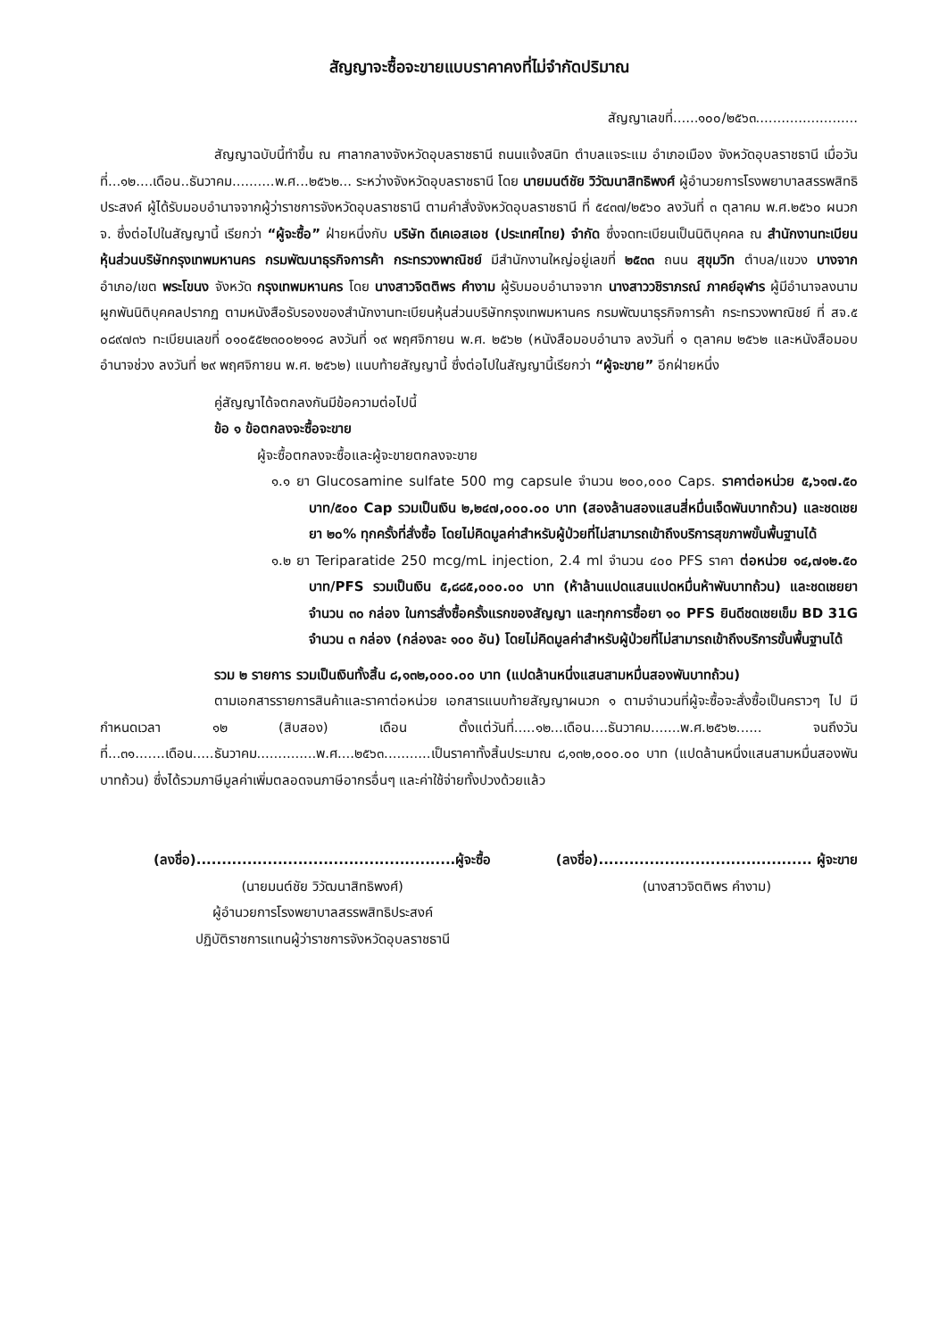สัญญาจะซื้อจะขายแบบราคาคงที่ไม่จำกัดปริมาณ
สัญญาเลขที่......๑๐๐/๒๕๖๓........................
สัญญาฉบับนี้ทำขึ้น ณ ศาลากลางจังหวัดอุบลราชธานี ถนนแจ้งสนิท ตำบลแจระแม อำเภอเมือง จังหวัดอุบลราชธานี เมื่อวันที่...๑๒....เดือน..ธันวาคม..........พ.ศ...๒๕๖๒... ระหว่างจังหวัดอุบลราชธานี โดย นายมนต์ชัย วิวัฒนาสิทธิพงศ์ ผู้อำนวยการโรงพยาบาลสรรพสิทธิประสงค์ ผู้ได้รับมอบอำนาจจากผู้ว่าราชการจังหวัดอุบลราชธานี ตามคำสั่งจังหวัดอุบลราชธานี ที่ ๕๔๓๗/๒๕๖๐ ลงวันที่ ๓ ตุลาคม พ.ศ.๒๕๖๐ ผนวก จ. ซึ่งต่อไปในสัญญานี้ เรียกว่า “ผู้จะซื้อ” ฝ่ายหนึ่งกับ บริษัท ดีเคเอสเอช (ประเทศไทย) จำกัด ซึ่งจดทะเบียนเป็นนิติบุคคล ณ สำนักงานทะเบียนหุ้นส่วนบริษัทกรุงเทพมหานคร กรมพัฒนาธุรกิจการค้า กระทรวงพาณิชย์ มีสำนักงานใหญ่อยู่เลขที่ ๒๕๓๓ ถนน สุขุมวิท ตำบล/แขวง บางจาก อำเภอ/เขต พระโขนง จังหวัด กรุงเทพมหานคร โดย นางสาวจิตติพร คำงาม ผู้รับมอบอำนาจจาก นางสาววชิราภรณ์ ภาคย์อุฬาร ผู้มีอำนาจลงนามผูกพันนิติบุคคลปรากฏ ตามหนังสือรับรองของสำนักงานทะเบียนหุ้นส่วนบริษัทกรุงเทพมหานคร กรมพัฒนาธุรกิจการค้า กระทรวงพาณิชย์ ที่ สจ.๕ ๐๘๙๗๓๖ ทะเบียนเลขที่ ๐๑๐๕๕๒๓๐๐๒๑๑๘ ลงวันที่ ๑๙ พฤศจิกายน พ.ศ. ๒๕๖๒ (หนังสือมอบอำนาจ ลงวันที่ ๑ ตุลาคม ๒๕๖๒ และหนังสือมอบอำนาจช่วง ลงวันที่ ๒๙ พฤศจิกายน พ.ศ. ๒๕๖๒) แนบท้ายสัญญานี้ ซึ่งต่อไปในสัญญานี้เรียกว่า “ผู้จะขาย” อีกฝ่ายหนึ่ง
คู่สัญญาได้จตกลงกันมีข้อความต่อไปนี้
ข้อ ๑ ข้อตกลงจะซื้อจะขาย
ผู้จะซื้อตกลงจะซื้อและผู้จะขายตกลงจะขาย
๑.๑ ยา Glucosamine sulfate 500 mg capsule จำนวน ๒๐๐,๐๐๐ Caps. ราคาต่อหน่วย ๕,๖๑๗.๕๐ บาท/๕๐๐ Cap รวมเป็นเงิน ๒,๒๔๗,๐๐๐.๐๐ บาท (สองล้านสองแสนสี่หมื่นเจ็ดพันบาทถ้วน) และชดเชยยา ๒๐% ทุกครั้งที่สั่งซื้อ โดยไม่คิดมูลค่าสำหรับผู้ป่วยที่ไม่สามารถเข้าถึงบริการสุขภาพขั้นพื้นฐานได้
๑.๒ ยา Teriparatide 250 mcg/mL injection, 2.4 ml จำนวน ๔๐๐ PFS ราคา ต่อหน่วย ๑๔,๗๑๒.๕๐ บาท/PFS รวมเป็นเงิน ๕,๘๘๕,๐๐๐.๐๐ บาท (ห้าล้านแปดแสนแปดหมื่นห้าพันบาทถ้วน) และชดเชยยาจำนวน ๓๐ กล่อง ในการสั่งซื้อครั้งแรกของสัญญา และทุกการซื้อยา ๑๐ PFS ยินดีชดเชยเข็ม BD 31G จำนวน ๓ กล่อง (กล่องละ ๑๐๐ อัน) โดยไม่คิดมูลค่าสำหรับผู้ป่วยที่ไม่สามารถเข้าถึงบริการขั้นพื้นฐานได้
รวม ๒ รายการ รวมเป็นเงินทั้งสิ้น ๘,๑๓๒,๐๐๐.๐๐ บาท (แปดล้านหนึ่งแสนสามหมื่นสองพันบาทถ้วน)
ตามเอกสารรายการสินค้าและราคาต่อหน่วย เอกสารแนบท้ายสัญญาผนวก ๑ ตามจำนวนที่ผู้จะซื้อจะสั่งซื้อเป็นคราวๆ ไป มีกำหนดเวลา ๑๒ (สิบสอง) เดือน ตั้งแต่วันที่.....๑๒...เดือน....ธันวาคม.......พ.ศ.๒๕๖๒...... จนถึงวันที่...๓๑.......เดือน.....ธันวาคม..............พ.ศ....๒๕๖๓...........เป็นราคาทั้งสิ้นประมาณ ๘,๑๓๒,๐๐๐.๐๐ บาท (แปดล้านหนึ่งแสนสามหมื่นสองพันบาทถ้วน) ซึ่งได้รวมภาษีมูลค่าเพิ่มตลอดจนภาษีอากรอื่นๆ และค่าใช้จ่ายทั้งปวงด้วยแล้ว
(ลงชื่อ)...................................................ผู้จะซื้อ
(นายมนต์ชัย วิวัฒนาสิทธิพงศ์)
ผู้อำนวยการโรงพยาบาลสรรพสิทธิประสงค์
ปฏิบัติราชการแทนผู้ว่าราชการจังหวัดอุบลราชธานี
(ลงชื่อ).......................................... ผู้จะขาย
(นางสาวจิตติพร คำงาม)